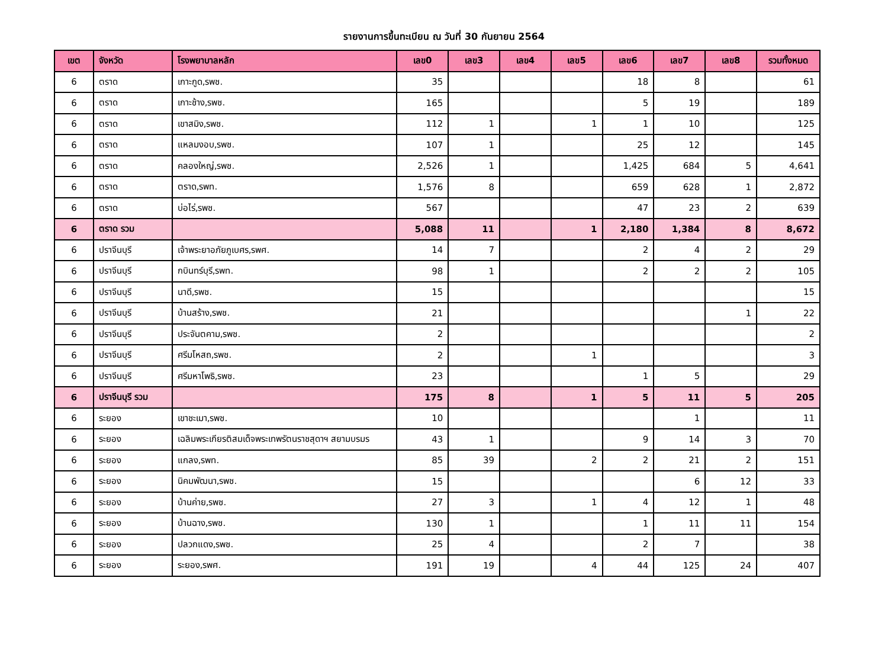รายงานการขึ้นทะเบียน ณ วันที่ 30 กันยายน 2564
| เขต | จังหวัด | โรงพยาบาลหลัก | เลข0 | เลข3 | เลข4 | เลข5 | เลข6 | เลข7 | เลข8 | รวมทั้งหมด |
| --- | --- | --- | --- | --- | --- | --- | --- | --- | --- | --- |
| 6 | ตราด | เกาะกูด,รพช. | 35 | | | | 18 | 8 | | 61 |
| 6 | ตราด | เกาะช้าง,รพช. | 165 | | | | 5 | 19 | | 189 |
| 6 | ตราด | เขาสมิง,รพช. | 112 | 1 | | 1 | 1 | 10 | | 125 |
| 6 | ตราด | แหลมงอบ,รพช. | 107 | 1 | | | 25 | 12 | | 145 |
| 6 | ตราด | คลองใหญ่,รพช. | 2,526 | 1 | | | 1,425 | 684 | 5 | 4,641 |
| 6 | ตราด | ตราด,รพท. | 1,576 | 8 | | | 659 | 628 | 1 | 2,872 |
| 6 | ตราด | บ่อไร่,รพช. | 567 | | | | 47 | 23 | 2 | 639 |
| 6 | ตราด รวม | | 5,088 | 11 | | 1 | 2,180 | 1,384 | 8 | 8,672 |
| 6 | ปราจีนบุรี | เจ้าพระยาอภัยภูเบศร,รพศ. | 14 | 7 | | | 2 | 4 | 2 | 29 |
| 6 | ปราจีนบุรี | กบินทร์บุรี,รพท. | 98 | 1 | | | 2 | 2 | 2 | 105 |
| 6 | ปราจีนบุรี | นาดี,รพช. | 15 | | | | | | | 15 |
| 6 | ปราจีนบุรี | บ้านสร้าง,รพช. | 21 | | | | | | 1 | 22 |
| 6 | ปราจีนบุรี | ประจันตคาม,รพช. | 2 | | | | | | | 2 |
| 6 | ปราจีนบุรี | ศรีมโหสถ,รพช. | 2 | | | 1 | | | | 3 |
| 6 | ปราจีนบุรี | ศรีมหาโพธิ,รพช. | 23 | | | | 1 | 5 | | 29 |
| 6 | ปราจีนบุรี รวม | | 175 | 8 | | 1 | 5 | 11 | 5 | 205 |
| 6 | ระยอง | เขาชะเมา,รพช. | 10 | | | | | 1 | | 11 |
| 6 | ระยอง | เฉลิมพระเกียรติสมเด็จพระเทพรัตนราชสุดาฯ สยามบรมร | 43 | 1 | | | 9 | 14 | 3 | 70 |
| 6 | ระยอง | แกลง,รพท. | 85 | 39 | | 2 | 2 | 21 | 2 | 151 |
| 6 | ระยอง | นิคมพัฒนา,รพช. | 15 | | | | | 6 | 12 | 33 |
| 6 | ระยอง | บ้านค่าย,รพช. | 27 | 3 | | 1 | 4 | 12 | 1 | 48 |
| 6 | ระยอง | บ้านฉาง,รพช. | 130 | 1 | | | 1 | 11 | 11 | 154 |
| 6 | ระยอง | ปลวกแดง,รพช. | 25 | 4 | | | 2 | 7 | | 38 |
| 6 | ระยอง | ระยอง,รพศ. | 191 | 19 | | 4 | 44 | 125 | 24 | 407 |